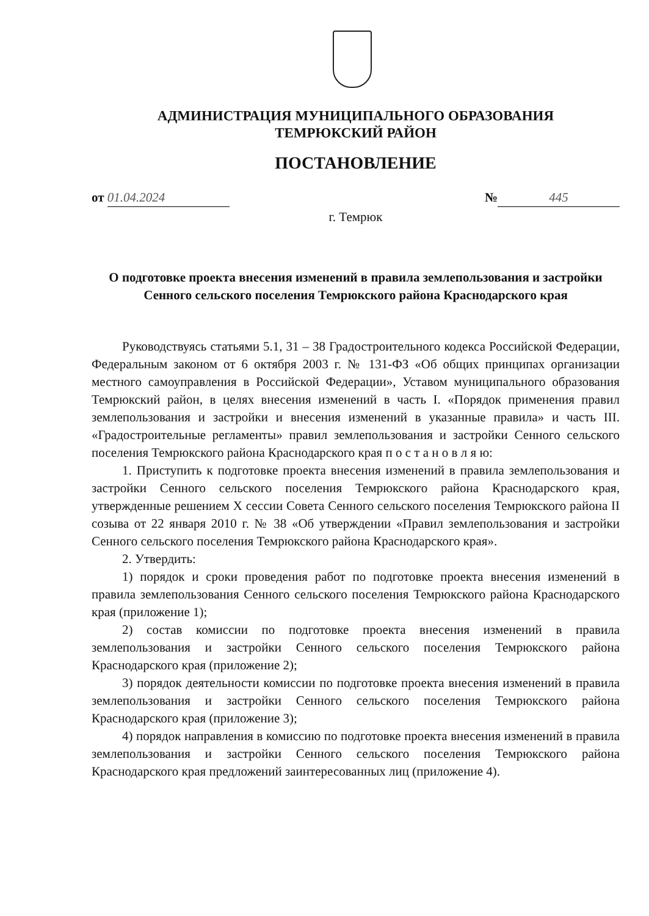АДМИНИСТРАЦИЯ МУНИЦИПАЛЬНОГО ОБРАЗОВАНИЯ
ТЕМРЮКСКИЙ РАЙОН
ПОСТАНОВЛЕНИЕ
от 01.04.2024 № 445
г. Темрюк
О подготовке проекта внесения изменений в правила землепользования и застройки Сенного сельского поселения Темрюкского района Краснодарского края
Руководствуясь статьями 5.1, 31 – 38 Градостроительного кодекса Российской Федерации, Федеральным законом от 6 октября 2003 г. № 131-ФЗ «Об общих принципах организации местного самоуправления в Российской Федерации», Уставом муниципального образования Темрюкский район, в целях внесения изменений в часть I. «Порядок применения правил землепользования и застройки и внесения изменений в указанные правила» и часть III. «Градостроительные регламенты» правил землепользования и застройки Сенного сельского поселения Темрюкского района Краснодарского края п о с т а н о в л я ю:
1. Приступить к подготовке проекта внесения изменений в правила землепользования и застройки Сенного сельского поселения Темрюкского района Краснодарского края, утвержденные решением X сессии Совета Сенного сельского поселения Темрюкского района II созыва от 22 января 2010 г. № 38 «Об утверждении «Правил землепользования и застройки Сенного сельского поселения Темрюкского района Краснодарского края».
2. Утвердить:
1) порядок и сроки проведения работ по подготовке проекта внесения изменений в правила землепользования Сенного сельского поселения Темрюкского района Краснодарского края (приложение 1);
2) состав комиссии по подготовке проекта внесения изменений в правила землепользования и застройки Сенного сельского поселения Темрюкского района Краснодарского края (приложение 2);
3) порядок деятельности комиссии по подготовке проекта внесения изменений в правила землепользования и застройки Сенного сельского поселения Темрюкского района Краснодарского края (приложение 3);
4) порядок направления в комиссию по подготовке проекта внесения изменений в правила землепользования и застройки Сенного сельского поселения Темрюкского района Краснодарского края предложений заинтересованных лиц (приложение 4).